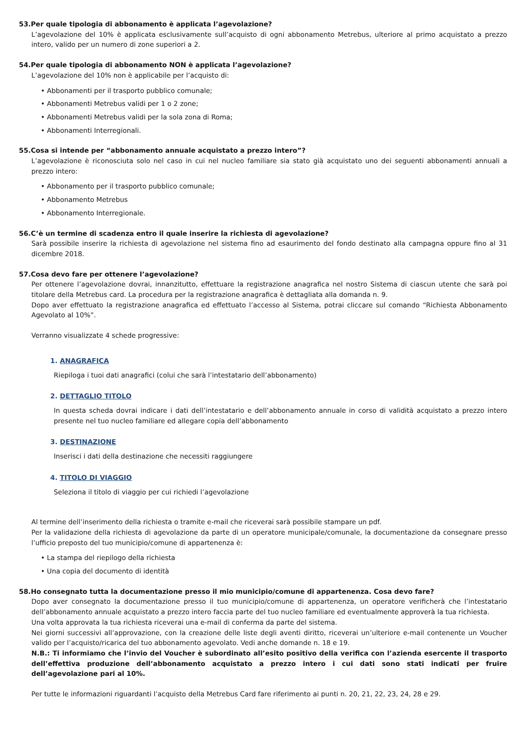53.Per quale tipologia di abbonamento è applicata l’agevolazione?
L’agevolazione del 10% è applicata esclusivamente sull’acquisto di ogni abbonamento Metrebus, ulteriore al primo acquistato a prezzo intero, valido per un numero di zone superiori a 2.
54.Per quale tipologia di abbonamento NON è applicata l’agevolazione?
L’agevolazione del 10% non è applicabile per l’acquisto di:
• Abbonamenti per il trasporto pubblico comunale;
• Abbonamenti Metrebus validi per 1 o 2 zone;
• Abbonamenti Metrebus validi per la sola zona di Roma;
• Abbonamenti Interregionali.
55.Cosa si intende per “abbonamento annuale acquistato a prezzo intero”?
L’agevolazione è riconosciuta solo nel caso in cui nel nucleo familiare sia stato già acquistato uno dei seguenti abbonamenti annuali a prezzo intero:
• Abbonamento per il trasporto pubblico comunale;
• Abbonamento Metrebus
• Abbonamento Interregionale.
56.C’è un termine di scadenza entro il quale inserire la richiesta di agevolazione?
Sarà possibile inserire la richiesta di agevolazione nel sistema fino ad esaurimento del fondo destinato alla campagna oppure fino al 31 dicembre 2018.
57.Cosa devo fare per ottenere l’agevolazione?
Per ottenere l’agevolazione dovrai, innanzitutto, effettuare la registrazione anagrafica nel nostro Sistema di ciascun utente che sarà poi titolare della Metrebus card. La procedura per la registrazione anagrafica è dettagliata alla domanda n. 9.
Dopo aver effettuato la registrazione anagrafica ed effettuato l’accesso al Sistema, potrai cliccare sul comando “Richiesta Abbonamento Agevolato al 10%”.
Verranno visualizzate 4 schede progressive:
1. ANAGRAFICA
Riepiloga i tuoi dati anagrafici (colui che sarà l’intestatario dell’abbonamento)
2. DETTAGLIO TITOLO
In questa scheda dovrai indicare i dati dell’intestatario e dell’abbonamento annuale in corso di validità acquistato a prezzo intero presente nel tuo nucleo familiare ed allegare copia dell’abbonamento
3. DESTINAZIONE
Inserisci i dati della destinazione che necessiti raggiungere
4. TITOLO DI VIAGGIO
Seleziona il titolo di viaggio per cui richiedi l’agevolazione
Al termine dell’inserimento della richiesta o tramite e-mail che riceverai sarà possibile stampare un pdf.
Per la validazione della richiesta di agevolazione da parte di un operatore municipale/comunale, la documentazione da consegnare presso l’ufficio preposto del tuo municipio/comune di appartenenza è:
• La stampa del riepilogo della richiesta
• Una copia del documento di identità
58.Ho consegnato tutta la documentazione presso il mio municipio/comune di appartenenza. Cosa devo fare?
Dopo aver consegnato la documentazione presso il tuo municipio/comune di appartenenza, un operatore verificherà che l’intestatario dell’abbonamento annuale acquistato a prezzo intero faccia parte del tuo nucleo familiare ed eventualmente approverà la tua richiesta.
Una volta approvata la tua richiesta riceverai una e-mail di conferma da parte del sistema.
Nei giorni successivi all’approvazione, con la creazione delle liste degli aventi diritto, riceverai un’ulteriore e-mail contenente un Voucher valido per l’acquisto/ricarica del tuo abbonamento agevolato. Vedi anche domande n. 18 e 19.
N.B.: Ti informiamo che l’invio del Voucher è subordinato all’esito positivo della verifica con l’azienda esercente il trasporto dell’effettiva produzione dell’abbonamento acquistato a prezzo intero i cui dati sono stati indicati per fruire dell’agevolazione pari al 10%.
Per tutte le informazioni riguardanti l’acquisto della Metrebus Card fare riferimento ai punti n. 20, 21, 22, 23, 24, 28 e 29.